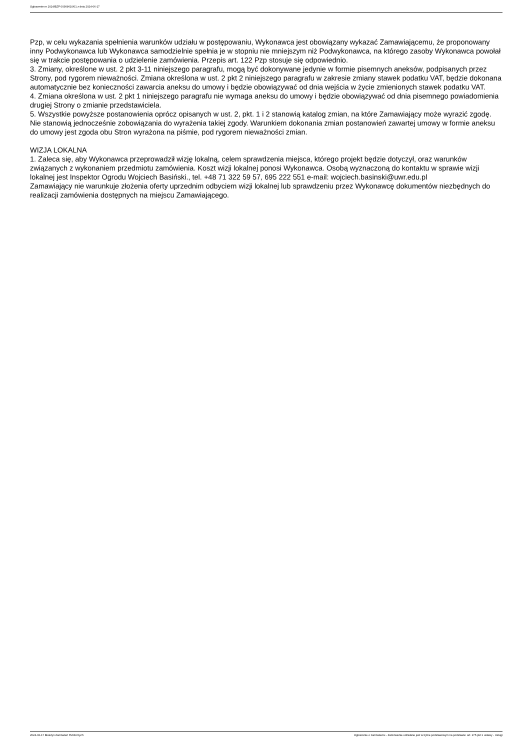Ogłoszenie nr 2024/BZP 00369610/01 z dnia 2024-06-17
Pzp, w celu wykazania spełnienia warunków udziału w postępowaniu, Wykonawca jest obowiązany wykazać Zamawiającemu, że proponowany inny Podwykonawca lub Wykonawca samodzielnie spełnia je w stopniu nie mniejszym niż Podwykonawca, na którego zasoby Wykonawca powołał się w trakcie postępowania o udzielenie zamówienia. Przepis art. 122 Pzp stosuje się odpowiednio.
3. Zmiany, określone w ust. 2 pkt 3-11 niniejszego paragrafu, mogą być dokonywane jedynie w formie pisemnych aneksów, podpisanych przez Strony, pod rygorem nieważności. Zmiana określona w ust. 2 pkt 2 niniejszego paragrafu w zakresie zmiany stawek podatku VAT, będzie dokonana automatycznie bez konieczności zawarcia aneksu do umowy i będzie obowiązywać od dnia wejścia w życie zmienionych stawek podatku VAT.
4. Zmiana określona w ust. 2 pkt 1 niniejszego paragrafu nie wymaga aneksu do umowy i będzie obowiązywać od dnia pisemnego powiadomienia drugiej Strony o zmianie przedstawiciela.
5. Wszystkie powyższe postanowienia oprócz opisanych w ust. 2, pkt. 1 i 2 stanowią katalog zmian, na które Zamawiający może wyrazić zgodę. Nie stanowią jednocześnie zobowiązania do wyrażenia takiej zgody. Warunkiem dokonania zmian postanowień zawartej umowy w formie aneksu do umowy jest zgoda obu Stron wyrażona na piśmie, pod rygorem nieważności zmian.
WIZJA LOKALNA
1. Zaleca się, aby Wykonawca przeprowadził wizję lokalną, celem sprawdzenia miejsca, którego projekt będzie dotyczył, oraz warunków związanych z wykonaniem przedmiotu zamówienia. Koszt wizji lokalnej ponosi Wykonawca. Osobą wyznaczoną do kontaktu w sprawie wizji lokalnej jest Inspektor Ogrodu Wojciech Basiński., tel. +48 71 322 59 57, 695 222 551 e-mail: wojciech.basinski@uwr.edu.pl
Zamawiający nie warunkuje złożenia oferty uprzednim odbyciem wizji lokalnej lub sprawdzeniu przez Wykonawcę dokumentów niezbędnych do realizacji zamówienia dostępnych na miejscu Zamawiającego.
2024-06-17 Biuletyn Zamówień Publicznych Ogłoszenie o zamówieniu - Zamówienie udzielane jest w trybie podstawowym na podstawie: art. 275 pkt 1 ustawy - Usługi